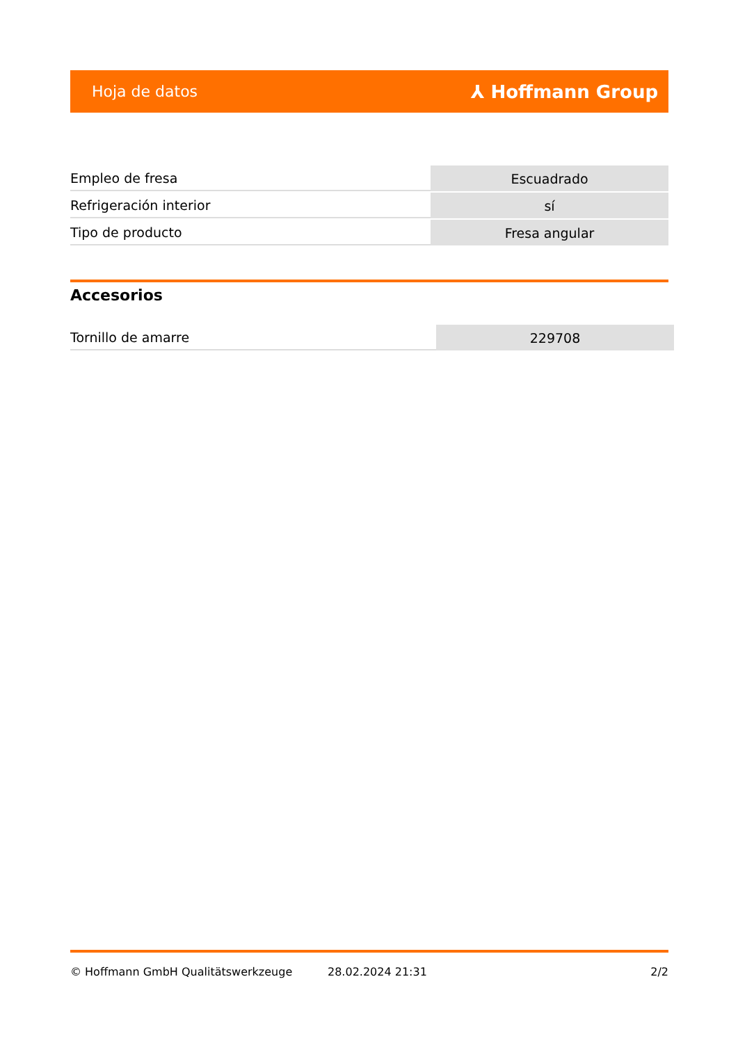Hoja de datos ⅄ Hoffmann Group
| Empleo de fresa | Escuadrado |
| Refrigeración interior | sí |
| Tipo de producto | Fresa angular |
Accesorios
| Tornillo de amarre | 229708 |
© Hoffmann GmbH Qualitätswerkzeuge 28.02.2024 21:31 2/2